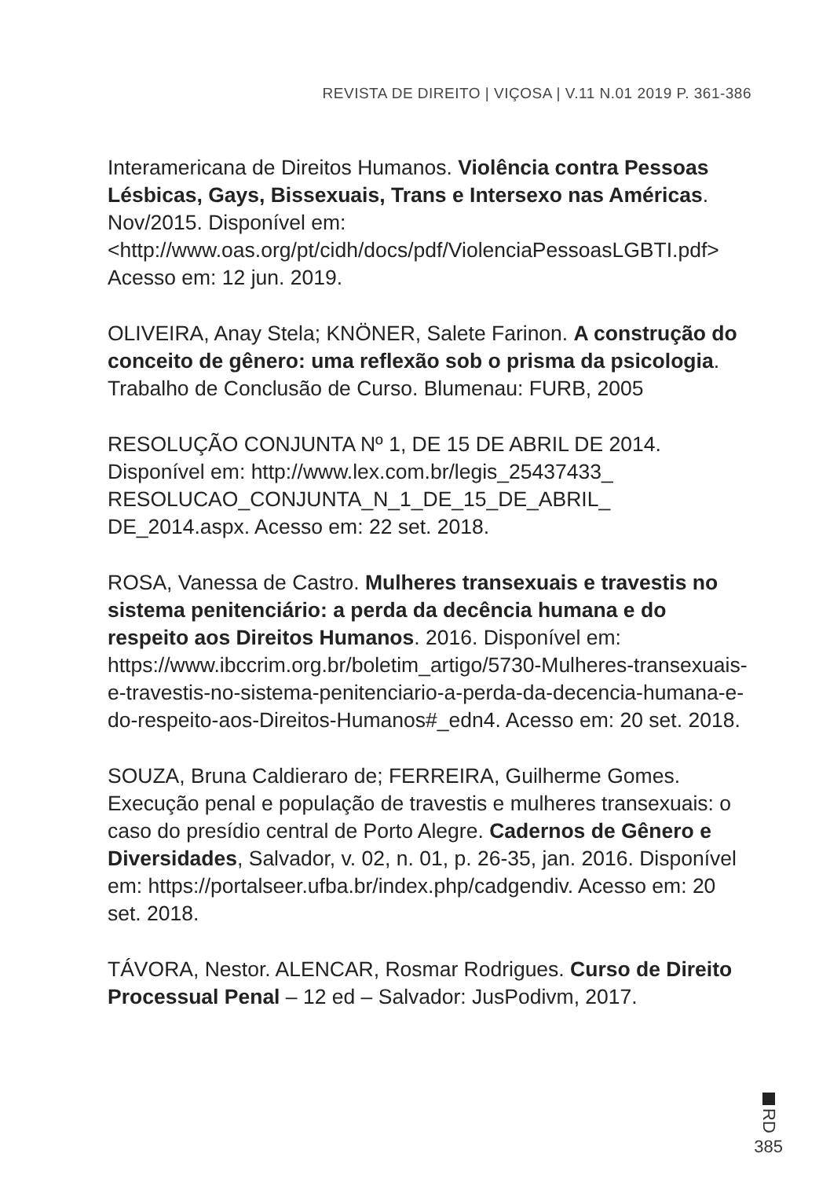REVISTA DE DIREITO | VIÇOSA | V.11 N.01 2019 P. 361-386
Interamericana de Direitos Humanos. Violência contra Pessoas Lésbicas, Gays, Bissexuais, Trans e Intersexo nas Américas. Nov/2015. Disponível em: <http://www.oas.org/pt/cidh/docs/pdf/ViolenciaPessoasLGBTI.pdf> Acesso em: 12 jun. 2019.
OLIVEIRA, Anay Stela; KNÖNER, Salete Farinon. A construção do conceito de gênero: uma reflexão sob o prisma da psicologia. Trabalho de Conclusão de Curso. Blumenau: FURB, 2005
RESOLUÇÃO CONJUNTA Nº 1, DE 15 DE ABRIL DE 2014. Disponível em: http://www.lex.com.br/legis_25437433_ RESOLUCAO_CONJUNTA_N_1_DE_15_DE_ABRIL_ DE_2014.aspx. Acesso em: 22 set. 2018.
ROSA, Vanessa de Castro. Mulheres transexuais e travestis no sistema penitenciário: a perda da decência humana e do respeito aos Direitos Humanos. 2016. Disponível em: https://www.ibccrim.org.br/boletim_artigo/5730-Mulheres-transexuais-e-travestis-no-sistema-penitenciario-a-perda-da-decencia-humana-e-do-respeito-aos-Direitos-Humanos#_edn4. Acesso em: 20 set. 2018.
SOUZA, Bruna Caldieraro de; FERREIRA, Guilherme Gomes. Execução penal e população de travestis e mulheres transexuais: o caso do presídio central de Porto Alegre. Cadernos de Gênero e Diversidades, Salvador, v. 02, n. 01, p. 26-35, jan. 2016. Disponível em: https://portalseer.ufba.br/index.php/cadgendiv. Acesso em: 20 set. 2018.
TÁVORA, Nestor. ALENCAR, Rosmar Rodrigues. Curso de Direito Processual Penal – 12 ed – Salvador: JusPodivm, 2017.
RD
385